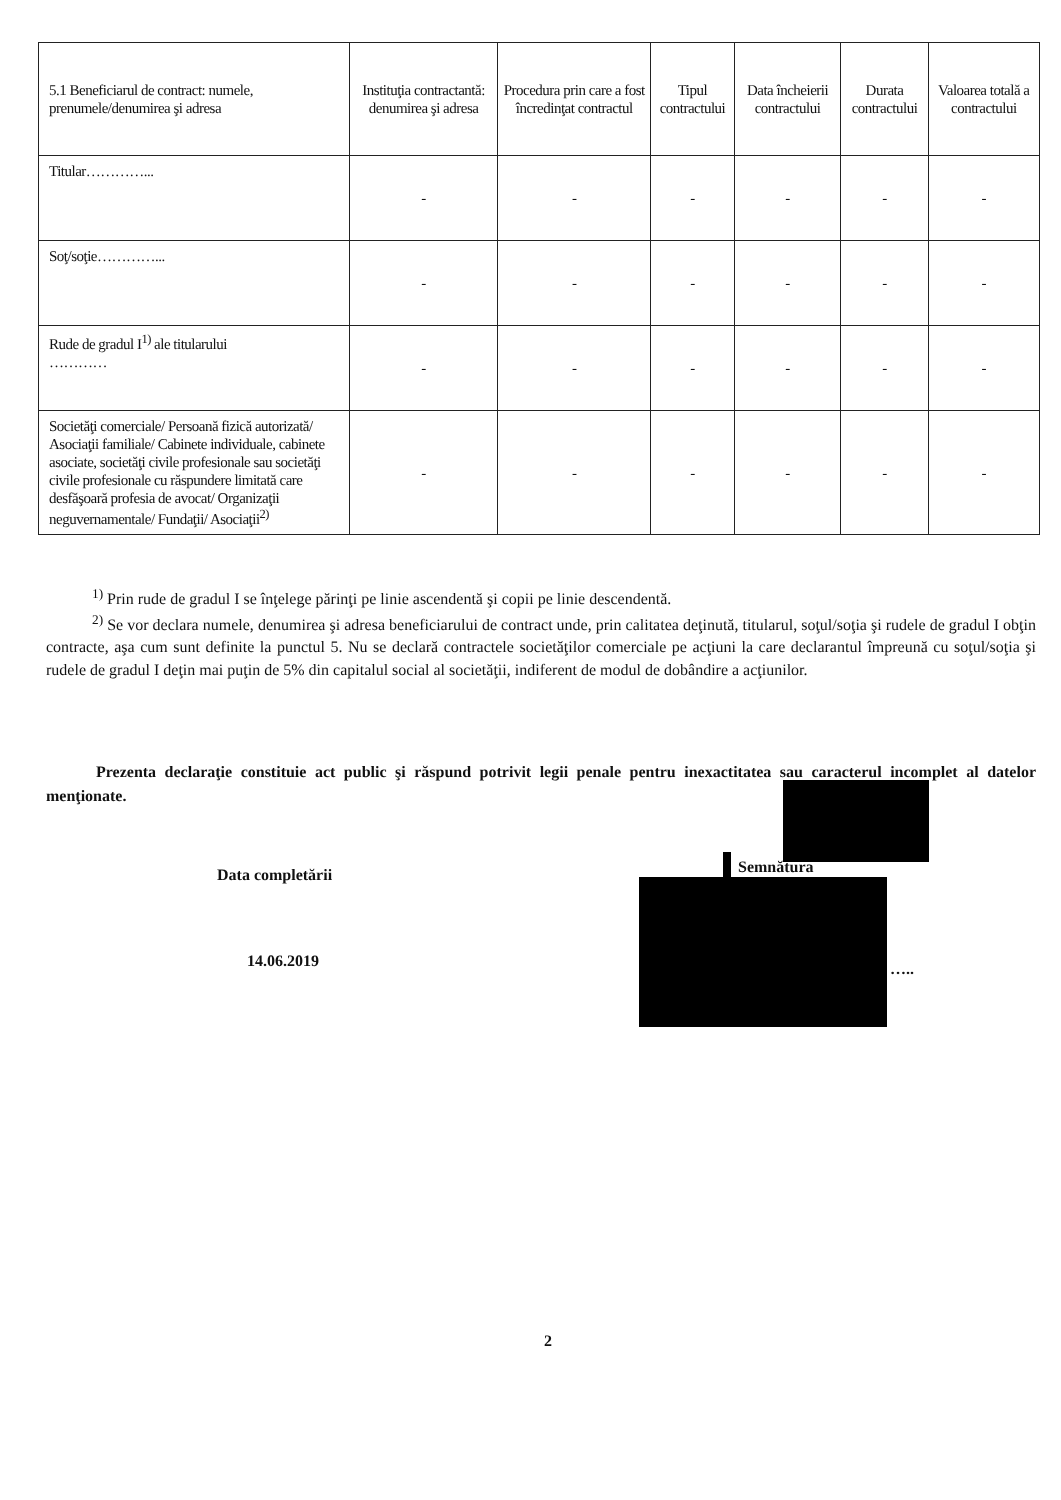| 5.1 Beneficiarul de contract: numele, prenumele/denumirea şi adresa | Instituţia contractantă: denumirea şi adresa | Procedura prin care a fost încredinţat contractul | Tipul contractului | Data încheierii contractului | Durata contractului | Valoarea totală a contractului |
| --- | --- | --- | --- | --- | --- | --- |
| Titular…………... | - | - | - | - | - | - |
| Soţ/soţie…………... | - | - | - | - | - | - |
| Rude de gradul I<sup>1)</sup> ale titularului ………… | - | - | - | - | - | - |
| Societăţi comerciale/ Persoană fizică autorizată/ Asociaţii familiale/ Cabinete individuale, cabinete asociate, societăţi civile profesionale sau societăţi civile profesionale cu răspundere limitată care desfăşoară profesia de avocat/ Organizaţii neguvernamentale/ Fundaţii/ Asociaţii<sup>2)</sup> | - | - | - | - | - | - |
<sup>1)</sup> Prin rude de gradul I se înţelege părinţi pe linie ascendentă şi copii pe linie descendentă.
<sup>2)</sup> Se vor declara numele, denumirea şi adresa beneficiarului de contract unde, prin calitatea deţinută, titularul, soţul/soţia şi rudele de gradul I obţin contracte, aşa cum sunt definite la punctul 5. Nu se declară contractele societăţilor comerciale pe acţiuni la care declarantul împreună cu soţul/soţia şi rudele de gradul I deţin mai puţin de 5% din capitalul social al societăţii, indiferent de modul de dobândire a acţiunilor.
Prezenta declaraţie constituie act public şi răspund potrivit legii penale pentru inexactitatea sau caracterul incomplet al datelor menţionate.
Data completării Semnătura
14.06.2019 …..
2